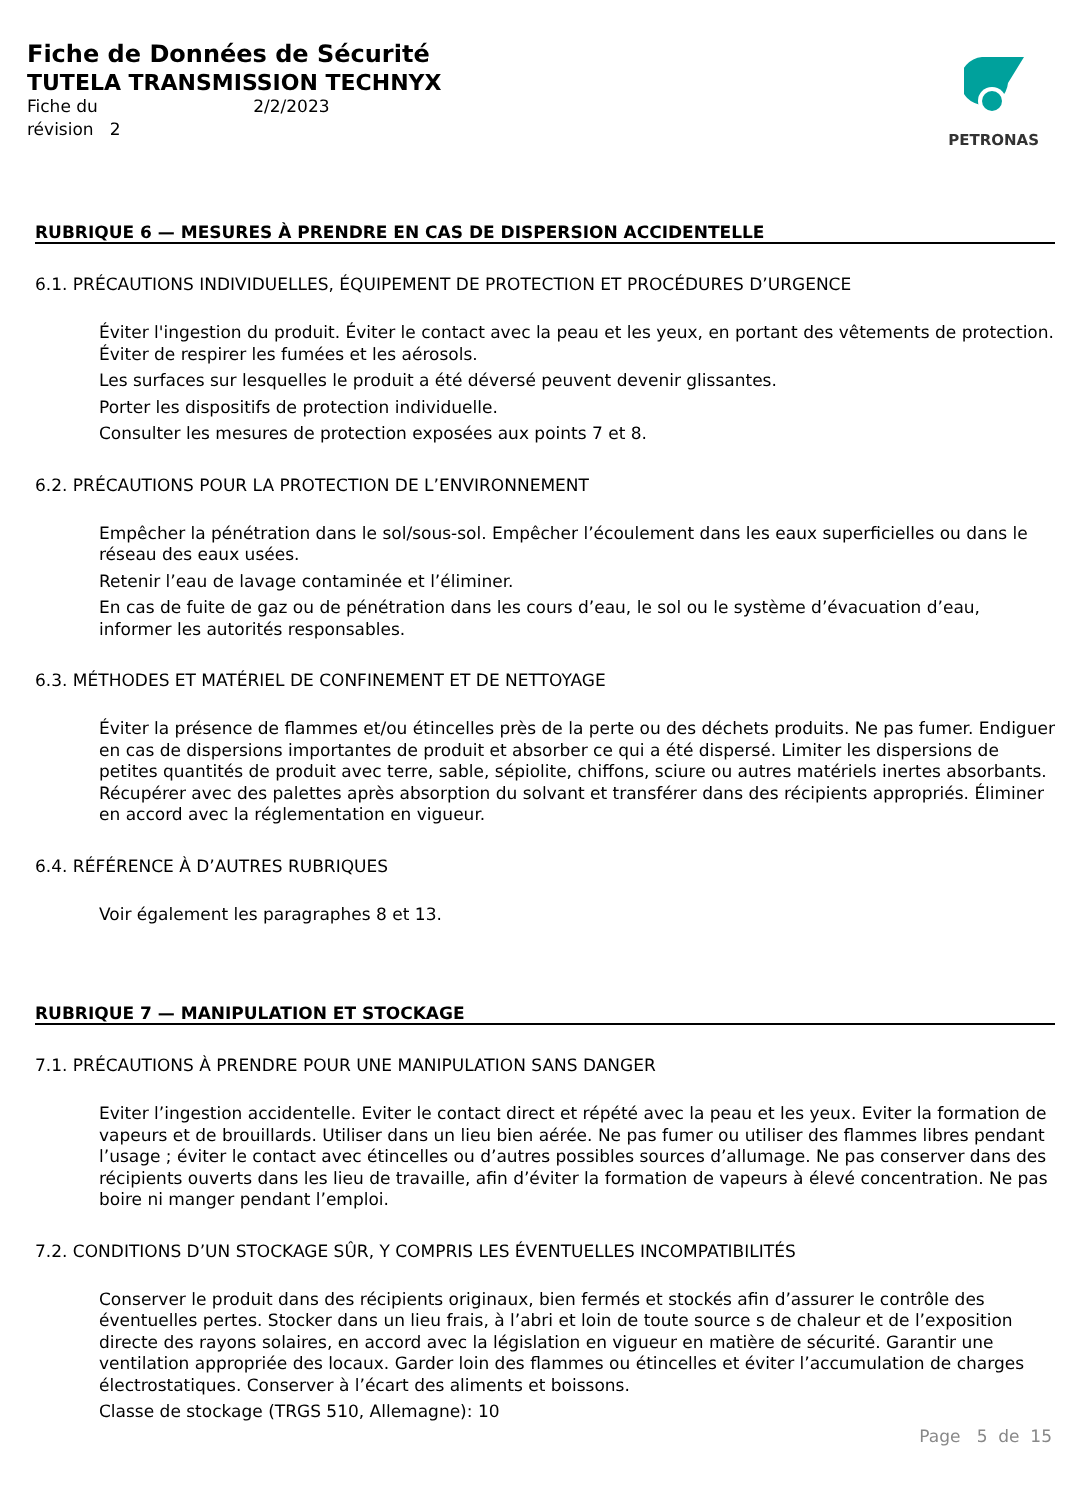Fiche de Données de Sécurité
TUTELA TRANSMISSION TECHNYX
Fiche du 2/2/2023
révision 2
PETRONAS
RUBRIQUE 6 — MESURES À PRENDRE EN CAS DE DISPERSION ACCIDENTELLE
6.1. PRÉCAUTIONS INDIVIDUELLES, ÉQUIPEMENT DE PROTECTION ET PROCÉDURES D’URGENCE
Éviter l'ingestion du produit. Éviter le contact avec la peau et les yeux, en portant des vêtements de protection. Éviter de respirer les fumées et les aérosols.
Les surfaces sur lesquelles le produit a été déversé peuvent devenir glissantes.
Porter les dispositifs de protection individuelle.
Consulter les mesures de protection exposées aux points 7 et 8.
6.2. PRÉCAUTIONS POUR LA PROTECTION DE L’ENVIRONNEMENT
Empêcher la pénétration dans le sol/sous-sol. Empêcher l’écoulement dans les eaux superficielles ou dans le réseau des eaux usées.
Retenir l’eau de lavage contaminée et l’éliminer.
En cas de fuite de gaz ou de pénétration dans les cours d’eau, le sol ou le système d’évacuation d’eau, informer les autorités responsables.
6.3. MÉTHODES ET MATÉRIEL DE CONFINEMENT ET DE NETTOYAGE
Éviter la présence de flammes et/ou étincelles près de la perte ou des déchets produits. Ne pas fumer. Endiguer en cas de dispersions importantes de produit et absorber ce qui a été dispersé. Limiter les dispersions de petites quantités de produit avec terre, sable, sépiolite, chiffons, sciure ou autres matériels inertes absorbants. Récupérer avec des palettes après absorption du solvant et transférer dans des récipients appropriés. Éliminer en accord avec la réglementation en vigueur.
6.4. RÉFÉRENCE À D’AUTRES RUBRIQUES
Voir également les paragraphes 8 et 13.
RUBRIQUE 7 — MANIPULATION ET STOCKAGE
7.1. PRÉCAUTIONS À PRENDRE POUR UNE MANIPULATION SANS DANGER
Eviter l’ingestion accidentelle. Eviter le contact direct et répété avec la peau et les yeux. Eviter la formation de vapeurs et de brouillards. Utiliser dans un lieu bien aérée. Ne pas fumer ou utiliser des flammes libres pendant l’usage ; éviter le contact avec étincelles ou d’autres possibles sources d’allumage. Ne pas conserver dans des récipients ouverts dans les lieu de travaille, afin d’éviter la formation de vapeurs à élevé concentration. Ne pas boire ni manger pendant l’emploi.
7.2. CONDITIONS D’UN STOCKAGE SÛR, Y COMPRIS LES ÉVENTUELLES INCOMPATIBILITÉS
Conserver le produit dans des récipients originaux, bien fermés et stockés afin d’assurer le contrôle des éventuelles pertes. Stocker dans un lieu frais, à l’abri et loin de toute source s de chaleur et de l’exposition directe des rayons solaires, en accord avec la législation en vigueur en matière de sécurité. Garantir une ventilation appropriée des locaux. Garder loin des flammes ou étincelles et éviter l’accumulation de charges électrostatiques. Conserver à l’écart des aliments et boissons.
Classe de stockage (TRGS 510, Allemagne): 10
Page 5 de 15